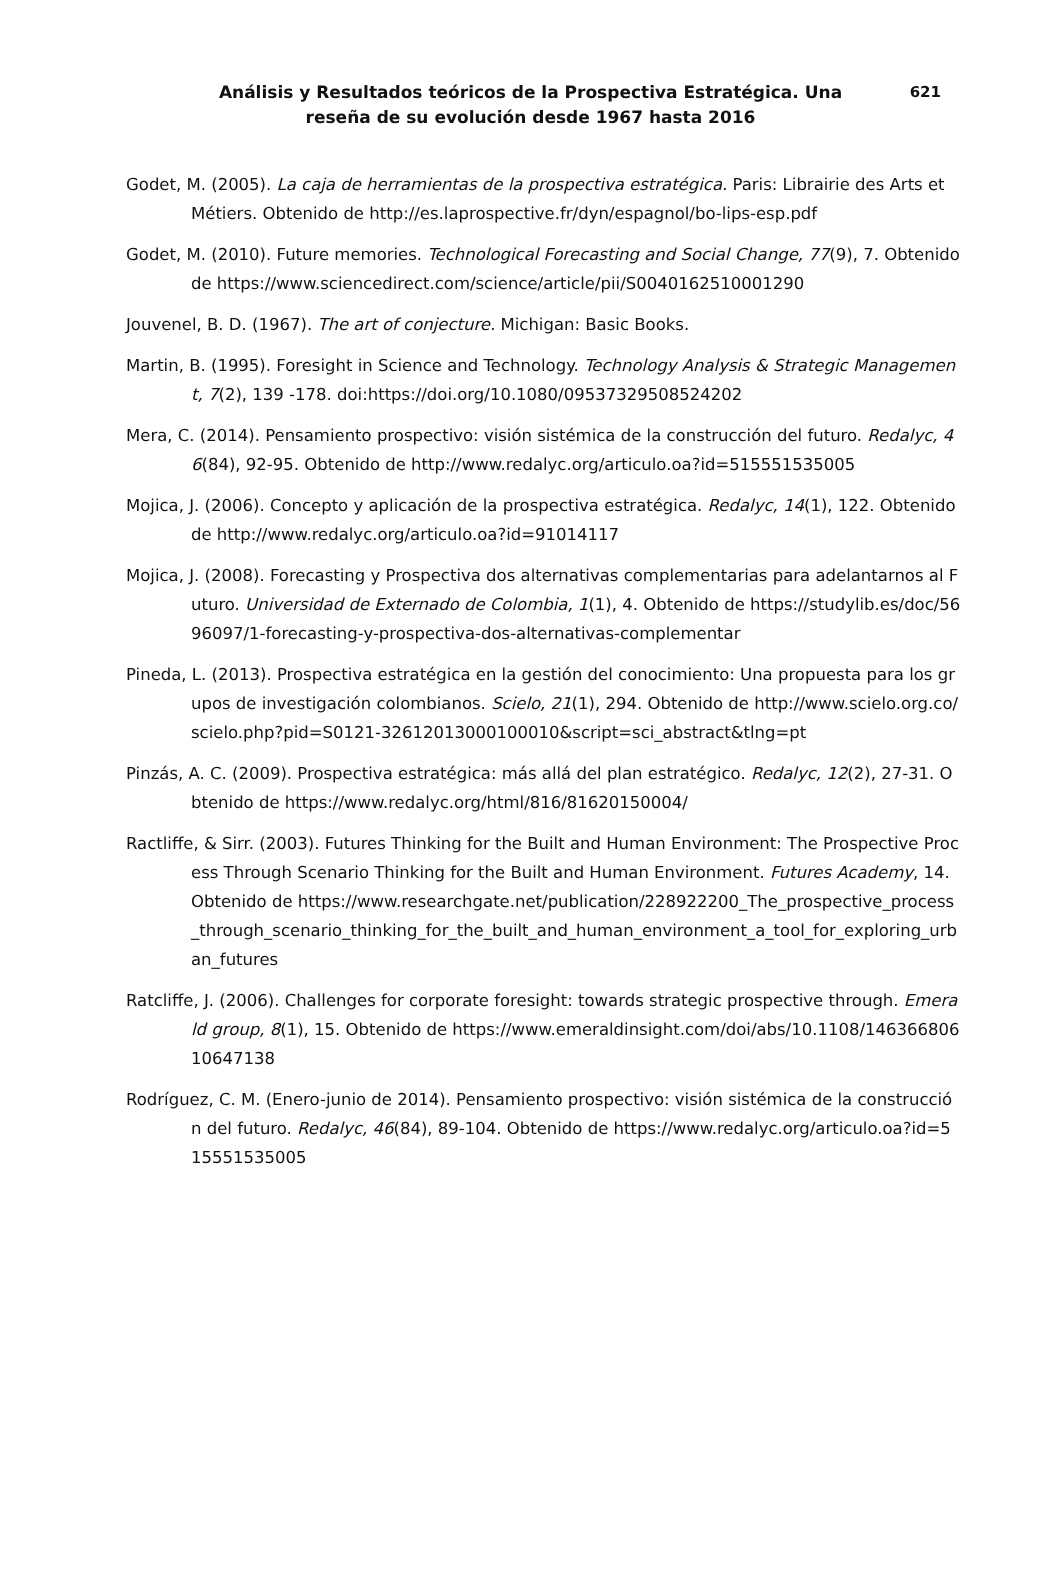Análisis y Resultados teóricos de la Prospectiva Estratégica. Una reseña de su evolución desde 1967 hasta 2016 621
Godet, M. (2005). La caja de herramientas de la prospectiva estratégica. Paris: Librairie des Arts et Métiers. Obtenido de http://es.laprospective.fr/dyn/espagnol/bo-lips-esp.pdf
Godet, M. (2010). Future memories. Technological Forecasting and Social Change, 77(9), 7. Obtenido de https://www.sciencedirect.com/science/article/pii/S0040162510001290
Jouvenel, B. D. (1967). The art of conjecture. Michigan: Basic Books.
Martin, B. (1995). Foresight in Science and Technology. Technology Analysis & Strategic Management, 7(2), 139 -178. doi:https://doi.org/10.1080/09537329508524202
Mera, C. (2014). Pensamiento prospectivo: visión sistémica de la construcción del futuro. Redalyc, 46(84), 92-95. Obtenido de http://www.redalyc.org/articulo.oa?id=515551535005
Mojica, J. (2006). Concepto y aplicación de la prospectiva estratégica. Redalyc, 14(1), 122. Obtenido de http://www.redalyc.org/articulo.oa?id=91014117
Mojica, J. (2008). Forecasting y Prospectiva dos alternativas complementarias para adelantarnos al Futuro. Universidad de Externado de Colombia, 1(1), 4. Obtenido de https://studylib.es/doc/5696097/1-forecasting-y-prospectiva-dos-alternativas-complementar
Pineda, L. (2013). Prospectiva estratégica en la gestión del conocimiento: Una propuesta para los grupos de investigación colombianos. Scielo, 21(1), 294. Obtenido de http://www.scielo.org.co/scielo.php?pid=S0121-32612013000100010&script=sci_abstract&tlng=pt
Pinzás, A. C. (2009). Prospectiva estratégica: más allá del plan estratégico. Redalyc, 12(2), 27-31. Obtenido de https://www.redalyc.org/html/816/81620150004/
Ractliffe, & Sirr. (2003). Futures Thinking for the Built and Human Environment: The Prospective Process Through Scenario Thinking for the Built and Human Environment. Futures Academy, 14. Obtenido de https://www.researchgate.net/publication/228922200_The_prospective_process_through_scenario_thinking_for_the_built_and_human_environment_a_tool_for_exploring_urban_futures
Ratcliffe, J. (2006). Challenges for corporate foresight: towards strategic prospective through. Emerald group, 8(1), 15. Obtenido de https://www.emeraldinsight.com/doi/abs/10.1108/14636680610647138
Rodríguez, C. M. (Enero-junio de 2014). Pensamiento prospectivo: visión sistémica de la construcción del futuro. Redalyc, 46(84), 89-104. Obtenido de https://www.redalyc.org/articulo.oa?id=515551535005